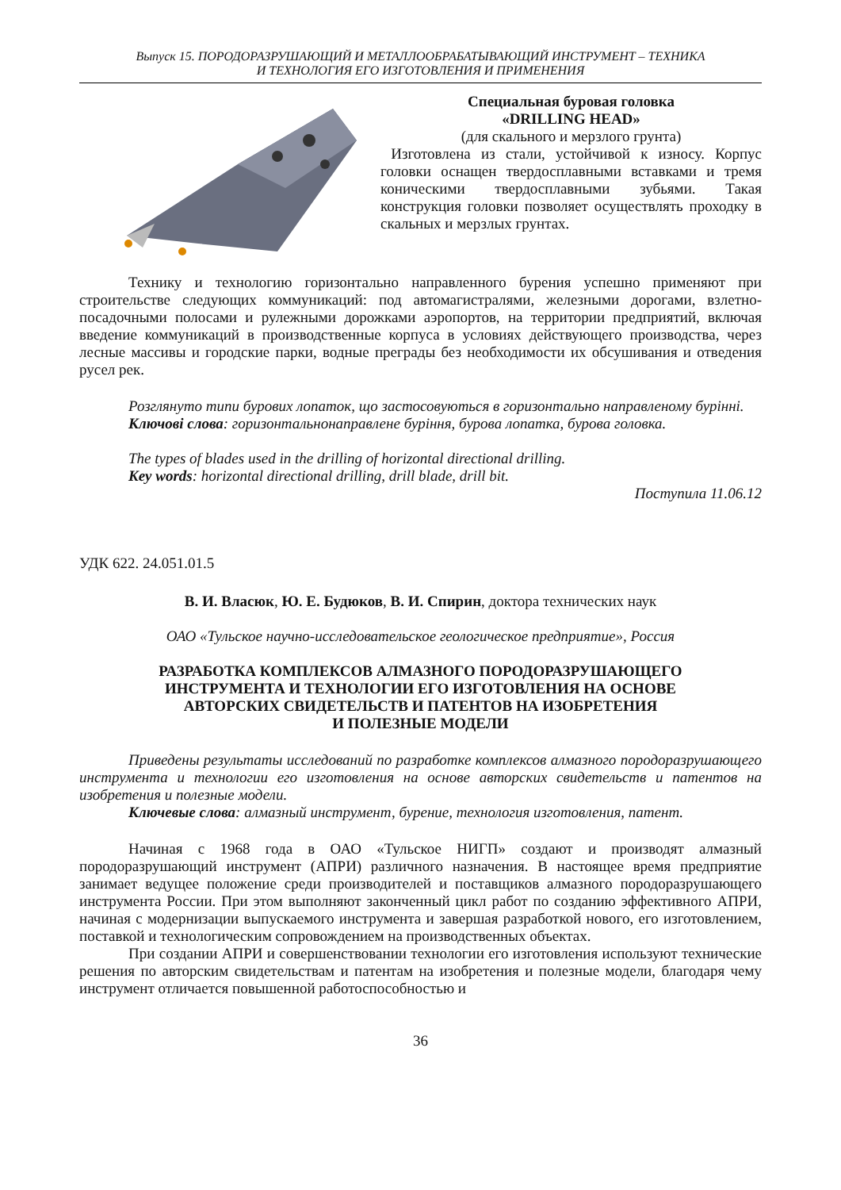Выпуск 15. ПОРОДОРАЗРУШАЮЩИЙ И МЕТАЛЛООБРАБАТЫВАЮЩИЙ ИНСТРУМЕНТ – ТЕХНИКА
И ТЕХНОЛОГИЯ ЕГО ИЗГОТОВЛЕНИЯ И ПРИМЕНЕНИЯ
Специальная буровая головка
«DRILLING HEAD»
(для скального и мерзлого грунта)
Изготовлена из стали, устойчивой к износу. Корпус головки оснащен твердосплавными вставками и тремя коническими твердосплавными зубьями. Такая конструкция головки позволяет осуществлять проходку в скальных и мерзлых грунтах.
Технику и технологию горизонтально направленного бурения успешно применяют при строительстве следующих коммуникаций: под автомагистралями, железными дорогами, взлетно-посадочными полосами и рулежными дорожками аэропортов, на территории предприятий, включая введение коммуникаций в производственные корпуса в условиях действующего производства, через лесные массивы и городские парки, водные преграды без необходимости их обсушивания и отведения русел рек.
Розглянуто типи бурових лопаток, що застосовуються в горизонтально направленому бурінні.
Ключові слова: горизонтальнонаправлене буріння, бурова лопатка, бурова головка.
The types of blades used in the drilling of horizontal directional drilling.
Key words: horizontal directional drilling, drill blade, drill bit.
Поступила 11.06.12
УДК 622. 24.051.01.5
В. И. Власюк, Ю. Е. Будюков, В. И. Спирин, доктора технических наук
ОАО «Тульское научно-исследовательское геологическое предприятие», Россия
РАЗРАБОТКА КОМПЛЕКСОВ АЛМАЗНОГО ПОРОДОРАЗРУШАЮЩЕГО
ИНСТРУМЕНТА И ТЕХНОЛОГИИ ЕГО ИЗГОТОВЛЕНИЯ НА ОСНОВЕ
АВТОРСКИХ СВИДЕТЕЛЬСТВ И ПАТЕНТОВ НА ИЗОБРЕТЕНИЯ
И ПОЛЕЗНЫЕ МОДЕЛИ
Приведены результаты исследований по разработке комплексов алмазного породоразрушающего инструмента и технологии его изготовления на основе авторских свидетельств и патентов на изобретения и полезные модели.
Ключевые слова: алмазный инструмент, бурение, технология изготовления, патент.
Начиная с 1968 года в ОАО «Тульское НИГП» создают и производят алмазный породоразрушающий инструмент (АПРИ) различного назначения. В настоящее время предприятие занимает ведущее положение среди производителей и поставщиков алмазного породоразрушающего инструмента России. При этом выполняют законченный цикл работ по созданию эффективного АПРИ, начиная с модернизации выпускаемого инструмента и завершая разработкой нового, его изготовлением, поставкой и технологическим сопровождением на производственных объектах.
При создании АПРИ и совершенствовании технологии его изготовления используют технические решения по авторским свидетельствам и патентам на изобретения и полезные модели, благодаря чему инструмент отличается повышенной работоспособностью и
36